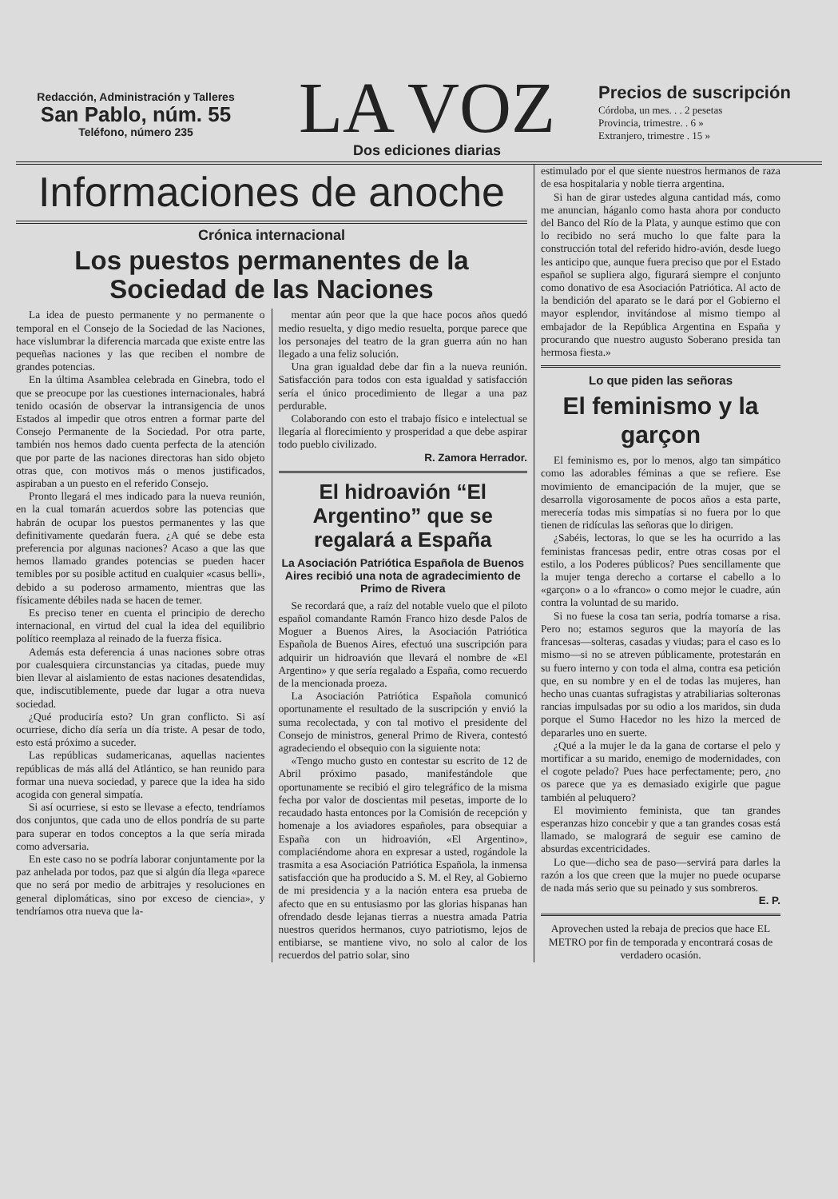Redacción, Administración y Talleres
San Pablo, núm. 55
Teléfono, número 235
LA VOZ
Dos ediciones diarias
Precios de suscripción
Córdoba, un mes. . . 2 pesetas
Provincia, trimestre. . 6 »
Extranjero, trimestre . 15 »
Informaciones de anoche
Crónica internacional
Los puestos permanentes de la Sociedad de las Naciones
La idea de puesto permanente y no permanente o temporal en el Consejo de la Sociedad de las Naciones, hace vislumbrar la diferencia marcada que existe entre las pequeñas naciones y las que reciben el nombre de grandes potencias.
En la última Asamblea celebrada en Ginebra, todo el que se preocupe por las cuestiones internacionales, habrá tenido ocasión de observar la intransigencia de unos Estados al impedir que otros entren a formar parte del Consejo Permanente de la Sociedad. Por otra parte, también nos hemos dado cuenta perfecta de la atención que por parte de las naciones directoras han sido objeto otras que, con motivos más o menos justificados, aspiraban a un puesto en el referido Consejo.
Pronto llegará el mes indicado para la nueva reunión, en la cual tomarán acuerdos sobre las potencias que habrán de ocupar los puestos permanentes y las que definitivamente quedarán fuera. ¿A qué se debe esta preferencia por algunas naciones? Acaso a que las que hemos llamado grandes potencias se pueden hacer temibles por su posible actitud en cualquier «casus belli», debido a su poderoso armamento, mientras que las físicamente débiles nada se hacen de temer.
Es preciso tener en cuenta el principio de derecho internacional, en virtud del cual la idea del equilibrio político reemplaza al reinado de la fuerza física.
Además esta deferencia á unas naciones sobre otras por cualesquiera circunstancias ya citadas, puede muy bien llevar al aislamiento de estas naciones desatendidas, que, indiscutiblemente, puede dar lugar a otra nueva sociedad.
¿Qué produciría esto? Un gran conflicto. Si así ocurriese, dicho día sería un día triste. A pesar de todo, esto está próximo a suceder.
Las repúblicas sudamericanas, aquellas nacientes repúblicas de más allá del Atlántico, se han reunido para formar una nueva sociedad, y parece que la idea ha sido acogida con general simpatía.
Si así ocurriese, si esto se llevase a efecto, tendríamos dos conjuntos, que cada uno de ellos pondría de su parte para superar en todos conceptos a la que sería mirada como adversaria.
En este caso no se podría laborar conjuntamente por la paz anhelada por todos, paz que si algún día llega «parece que no será por medio de arbitrajes y resoluciones en general diplomáticas, sino por exceso de ciencia», y tendríamos otra nueva que la-
mentar aún peor que la que hace pocos años quedó medio resuelta, y digo medio resuelta, porque parece que los personajes del teatro de la gran guerra aún no han llegado a una feliz solución.
Una gran igualdad debe dar fin a la nueva reunión. Satisfacción para todos con esta igualdad y satisfacción sería el único procedimiento de llegar a una paz perdurable.
Colaborando con esto el trabajo físico e intelectual se llegaría al florecimiento y prosperidad a que debe aspirar todo pueblo civilizado.
R. Zamora Herrador.
El hidroavión “El Argentino” que se regalará a España
La Asociación Patriótica Española de Buenos Aires recibió una nota de agradecimiento de Primo de Rivera
Se recordará que, a raíz del notable vuelo que el piloto español comandante Ramón Franco hizo desde Palos de Moguer a Buenos Aires, la Asociación Patriótica Española de Buenos Aires, efectuó una suscripción para adquirir un hidroavión que llevará el nombre de «El Argentino» y que sería regalado a España, como recuerdo de la mencionada proeza.
La Asociación Patriótica Española comunicó oportunamente el resultado de la suscripción y envió la suma recolectada, y con tal motivo el presidente del Consejo de ministros, general Primo de Rivera, contestó agradeciendo el obsequio con la siguiente nota:
«Tengo mucho gusto en contestar su escrito de 12 de Abril próximo pasado, manifestándole que oportunamente se recibió el giro telegráfico de la misma fecha por valor de doscientas mil pesetas, importe de lo recaudado hasta entonces por la Comisión de recepción y homenaje a los aviadores españoles, para obsequiar a España con un hidroavión, «El Argentino», complaciéndome ahora en expresar a usted, rogándole la trasmita a esa Asociación Patriótica Española, la inmensa satisfacción que ha producido a S. M. el Rey, al Gobierno de mi presidencia y a la nación entera esa prueba de afecto que en su entusiasmo por las glorias hispanas han ofrendado desde lejanas tierras a nuestra amada Patria nuestros queridos hermanos, cuyo patriotismo, lejos de entibiarse, se mantiene vivo, no solo al calor de los recuerdos del patrio solar, sino
estimulado por el que siente nuestros hermanos de raza de esa hospitalaria y noble tierra argentina.
Si han de girar ustedes alguna cantidad más, como me anuncian, háganlo como hasta ahora por conducto del Banco del Río de la Plata, y aunque estimo que con lo recibido no será mucho lo que falte para la construcción total del referido hidro-avión, desde luego les anticipo que, aunque fuera preciso que por el Estado español se supliera algo, figurará siempre el conjunto como donativo de esa Asociación Patriótica. Al acto de la bendición del aparato se le dará por el Gobierno el mayor esplendor, invitándose al mismo tiempo al embajador de la República Argentina en España y procurando que nuestro augusto Soberano presida tan hermosa fiesta.»
Lo que piden las señoras
El feminismo y la garçon
El feminismo es, por lo menos, algo tan simpático como las adorables féminas a que se refiere. Ese movimiento de emancipación de la mujer, que se desarrolla vigorosamente de pocos años a esta parte, merecería todas mis simpatías si no fuera por lo que tienen de ridículas las señoras que lo dirigen.
¿Sabéis, lectoras, lo que se les ha ocurrido a las feministas francesas pedir, entre otras cosas por el estilo, a los Poderes públicos? Pues sencillamente que la mujer tenga derecho a cortarse el cabello a lo «garçon» o a lo «franco» o como mejor le cuadre, aún contra la voluntad de su marido.
Si no fuese la cosa tan seria, podría tomarse a risa. Pero no; estamos seguros que la mayoría de las francesas—solteras, casadas y viudas; para el caso es lo mismo—si no se atreven públicamente, protestarán en su fuero interno y con toda el alma, contra esa petición que, en su nombre y en el de todas las mujeres, han hecho unas cuantas sufragistas y atrabiliarias solteronas rancias impulsadas por su odio a los maridos, sin duda porque el Sumo Hacedor no les hizo la merced de depararles uno en suerte.
¿Qué a la mujer le da la gana de cortarse el pelo y mortificar a su marido, enemigo de modernidades, con el cogote pelado? Pues hace perfectamente; pero, ¿no os parece que ya es demasiado exigirle que pague también al peluquero?
El movimiento feminista, que tan grandes esperanzas hizo concebir y que a tan grandes cosas está llamado, se malogrará de seguir ese camino de absurdas excentricidades.
Lo que—dicho sea de paso—servirá para darles la razón a los que creen que la mujer no puede ocuparse de nada más serio que su peinado y sus sombreros.
E. P.
Aprovechen usted la rebaja de precios que hace EL METRO por fin de temporada y encontrará cosas de verdadero ocasión.